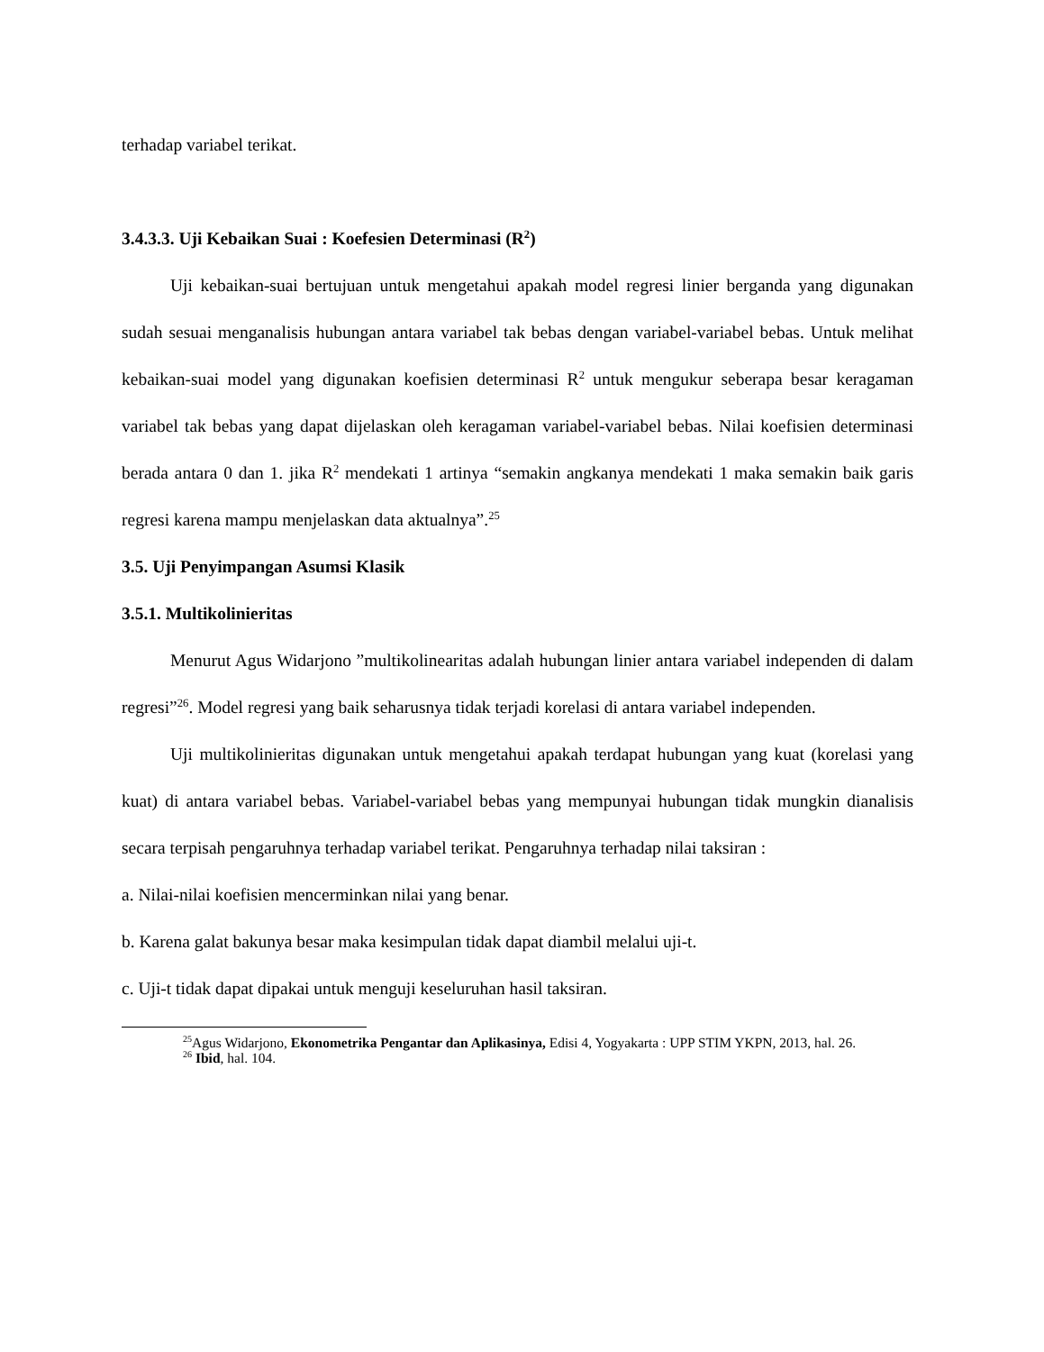terhadap variabel terikat.
3.4.3.3. Uji Kebaikan Suai : Koefesien Determinasi (R<sup>2</sup>)
Uji kebaikan-suai bertujuan untuk mengetahui apakah model regresi linier berganda yang digunakan sudah sesuai menganalisis hubungan antara variabel tak bebas dengan variabel-variabel bebas. Untuk melihat kebaikan-suai model yang digunakan koefisien determinasi R<sup>2</sup> untuk mengukur seberapa besar keragaman variabel tak bebas yang dapat dijelaskan oleh keragaman variabel-variabel bebas. Nilai koefisien determinasi berada antara 0 dan 1. jika R<sup>2</sup> mendekati 1 artinya “semakin angkanya mendekati 1 maka semakin baik garis regresi karena mampu menjelaskan data aktualnya”.<sup>25</sup>
3.5. Uji Penyimpangan Asumsi Klasik
3.5.1. Multikolinieritas
Menurut Agus Widarjono ”multikolinearitas adalah hubungan linier antara variabel independen di dalam regresi”<sup>26</sup>. Model regresi yang baik seharusnya tidak terjadi korelasi di antara variabel independen.
Uji multikolinieritas digunakan untuk mengetahui apakah terdapat hubungan yang kuat (korelasi yang kuat) di antara variabel bebas. Variabel-variabel bebas yang mempunyai hubungan tidak mungkin dianalisis secara terpisah pengaruhnya terhadap variabel terikat. Pengaruhnya terhadap nilai taksiran :
a. Nilai-nilai koefisien mencerminkan nilai yang benar.
b. Karena galat bakunya besar maka kesimpulan tidak dapat diambil melalui uji-t.
c. Uji-t tidak dapat dipakai untuk menguji keseluruhan hasil taksiran.
<sup>25</sup> Agus Widarjono, Ekonometrika Pengantar dan Aplikasinya, Edisi 4, Yogyakarta : UPP STIM YKPN, 2013, hal. 26.
<sup>26</sup> Ibid, hal. 104.